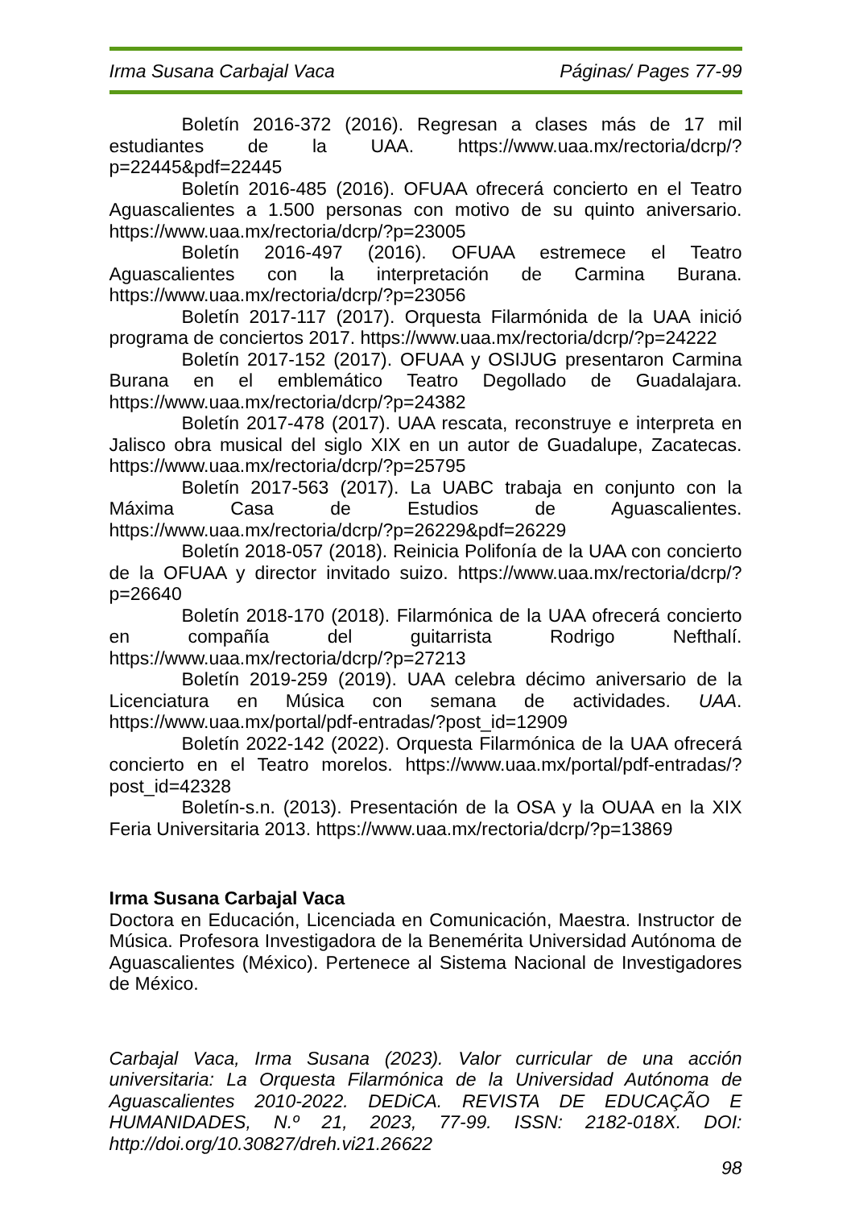Irma Susana Carbajal Vaca Páginas/ Pages 77-99
Boletín 2016-372 (2016). Regresan a clases más de 17 mil estudiantes de la UAA. https://www.uaa.mx/rectoria/dcrp/?p=22445&pdf=22445
Boletín 2016-485 (2016). OFUAA ofrecerá concierto en el Teatro Aguascalientes a 1.500 personas con motivo de su quinto aniversario. https://www.uaa.mx/rectoria/dcrp/?p=23005
Boletín 2016-497 (2016). OFUAA estremece el Teatro Aguascalientes con la interpretación de Carmina Burana. https://www.uaa.mx/rectoria/dcrp/?p=23056
Boletín 2017-117 (2017). Orquesta Filarmónida de la UAA inició programa de conciertos 2017. https://www.uaa.mx/rectoria/dcrp/?p=24222
Boletín 2017-152 (2017). OFUAA y OSIJUG presentaron Carmina Burana en el emblemático Teatro Degollado de Guadalajara. https://www.uaa.mx/rectoria/dcrp/?p=24382
Boletín 2017-478 (2017). UAA rescata, reconstruye e interpreta en Jalisco obra musical del siglo XIX en un autor de Guadalupe, Zacatecas. https://www.uaa.mx/rectoria/dcrp/?p=25795
Boletín 2017-563 (2017). La UABC trabaja en conjunto con la Máxima Casa de Estudios de Aguascalientes. https://www.uaa.mx/rectoria/dcrp/?p=26229&pdf=26229
Boletín 2018-057 (2018). Reinicia Polifonía de la UAA con concierto de la OFUAA y director invitado suizo. https://www.uaa.mx/rectoria/dcrp/?p=26640
Boletín 2018-170 (2018). Filarmónica de la UAA ofrecerá concierto en compañía del guitarrista Rodrigo Nefthalí. https://www.uaa.mx/rectoria/dcrp/?p=27213
Boletín 2019-259 (2019). UAA celebra décimo aniversario de la Licenciatura en Música con semana de actividades. UAA. https://www.uaa.mx/portal/pdf-entradas/?post_id=12909
Boletín 2022-142 (2022). Orquesta Filarmónica de la UAA ofrecerá concierto en el Teatro morelos. https://www.uaa.mx/portal/pdf-entradas/?post_id=42328
Boletín-s.n. (2013). Presentación de la OSA y la OUAA en la XIX Feria Universitaria 2013. https://www.uaa.mx/rectoria/dcrp/?p=13869
Irma Susana Carbajal Vaca
Doctora en Educación, Licenciada en Comunicación, Maestra. Instructor de Música. Profesora Investigadora de la Benemérita Universidad Autónoma de Aguascalientes (México). Pertenece al Sistema Nacional de Investigadores de México.
Carbajal Vaca, Irma Susana (2023). Valor curricular de una acción universitaria: La Orquesta Filarmónica de la Universidad Autónoma de Aguascalientes 2010-2022. DEDiCA. REVISTA DE EDUCAÇÃO E HUMANIDADES, N.º 21, 2023, 77-99. ISSN: 2182-018X. DOI: http://doi.org/10.30827/dreh.vi21.26622
98